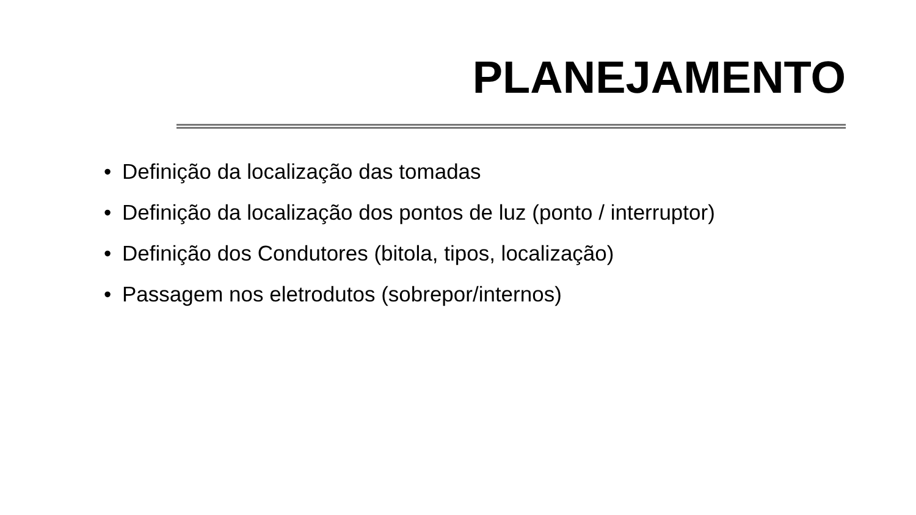PLANEJAMENTO
• Definição da localização das tomadas
• Definição da localização dos pontos de luz (ponto / interruptor)
• Definição dos Condutores (bitola, tipos, localização)
• Passagem nos eletrodutos (sobrepor/internos)